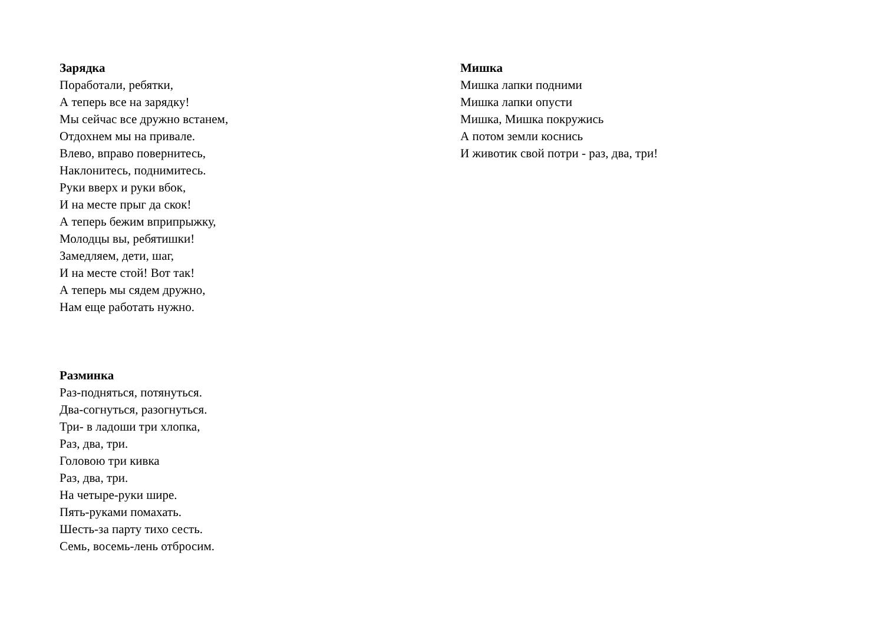Зарядка
Поработали, ребятки,
А теперь все на зарядку!
Мы сейчас все дружно встанем,
Отдохнем мы на привале.
Влево, вправо повернитесь,
Наклонитесь, поднимитесь.
Руки вверх и руки вбок,
И на месте прыг да скок!
А теперь бежим вприпрыжку,
Молодцы вы, ребятишки!
Замедляем, дети, шаг,
И на месте стой! Вот так!
А теперь мы сядем дружно,
Нам еще работать нужно.
Разминка
Раз-подняться, потянуться.
Два-согнуться, разогнуться.
Три- в ладоши три хлопка,
Раз, два, три.
Головою три кивка
Раз, два, три.
На четыре-руки шире.
Пять-руками помахать.
Шесть-за парту тихо сесть.
Семь, восемь-лень отбросим.
Мишка
Мишка лапки подними
Мишка лапки опусти
Мишка, Мишка покружись
А потом земли коснись
И животик свой потри - раз, два, три!